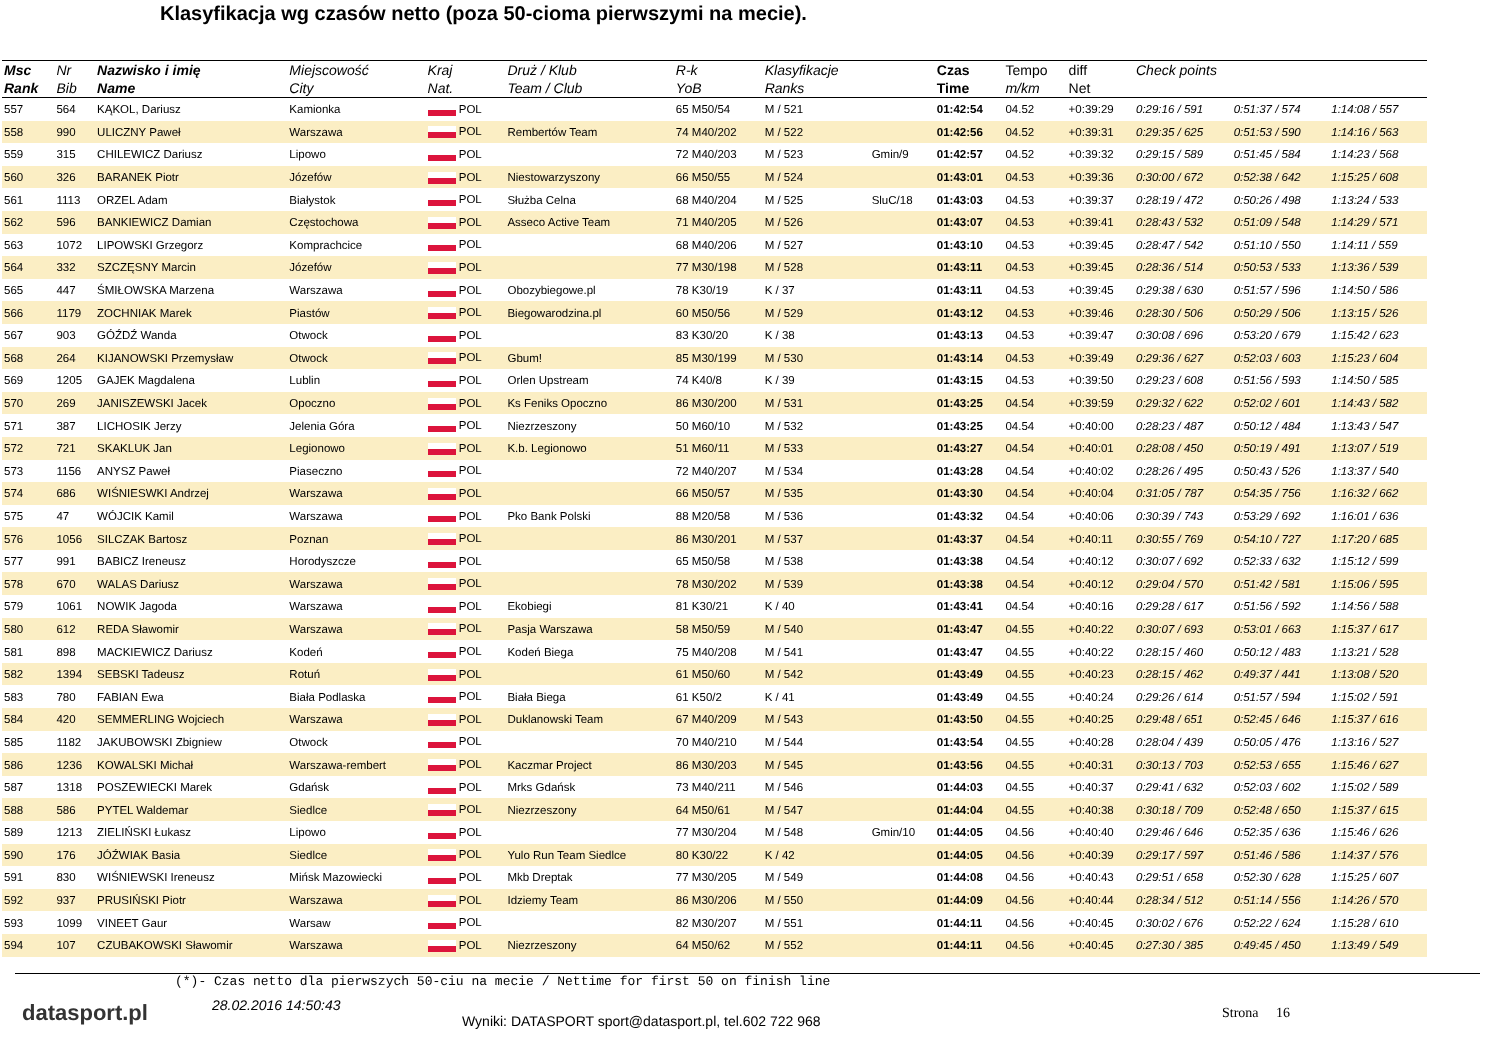Klasyfikacja wg czasów netto (poza 50-cioma pierwszymi na mecie).
| Msc Rank | Nr Bib | Nazwisko i imię Name | Miejscowość City | Kraj Nat. | Druż / Klub Team / Club | R-k YoB | Klasyfikacje Ranks | | Czas Time | Tempo m/km | diff Net | Check points | | |
| --- | --- | --- | --- | --- | --- | --- | --- | --- | --- | --- | --- | --- | --- | --- |
| 557 | 564 | KĄKOL, Dariusz | Kamionka | POL | | 65 M50/54 | M / 521 | | 01:42:54 | 04.52 | +0:39:29 | 0:29:16 / 591 | 0:51:37 / 574 | 1:14:08 / 557 |
| 558 | 990 | ULICZNY Paweł | Warszawa | POL | Rembertów Team | 74 M40/202 | M / 522 | | 01:42:56 | 04.52 | +0:39:31 | 0:29:35 / 625 | 0:51:53 / 590 | 1:14:16 / 563 |
| 559 | 315 | CHILEWICZ Dariusz | Lipowo | POL | | 72 M40/203 | M / 523 | Gmin/9 | 01:42:57 | 04.52 | +0:39:32 | 0:29:15 / 589 | 0:51:45 / 584 | 1:14:23 / 568 |
| 560 | 326 | BARANEK Piotr | Józefów | POL | Niestowarzyszony | 66 M50/55 | M / 524 | | 01:43:01 | 04.53 | +0:39:36 | 0:30:00 / 672 | 0:52:38 / 642 | 1:15:25 / 608 |
| 561 | 1113 | ORZEL Adam | Białystok | POL | Służba Celna | 68 M40/204 | M / 525 | SluC/18 | 01:43:03 | 04.53 | +0:39:37 | 0:28:19 / 472 | 0:50:26 / 498 | 1:13:24 / 533 |
| 562 | 596 | BANKIEWICZ Damian | Częstochowa | POL | Asseco Active Team | 71 M40/205 | M / 526 | | 01:43:07 | 04.53 | +0:39:41 | 0:28:43 / 532 | 0:51:09 / 548 | 1:14:29 / 571 |
| 563 | 1072 | LIPOWSKI Grzegorz | Komprachcice | POL | | 68 M40/206 | M / 527 | | 01:43:10 | 04.53 | +0:39:45 | 0:28:47 / 542 | 0:51:10 / 550 | 1:14:11 / 559 |
| 564 | 332 | SZCZĘSNY Marcin | Józefów | POL | | 77 M30/198 | M / 528 | | 01:43:11 | 04.53 | +0:39:45 | 0:28:36 / 514 | 0:50:53 / 533 | 1:13:36 / 539 |
| 565 | 447 | ŚMIŁOWSKA Marzena | Warszawa | POL | Obozybiegowe.pl | 78 K30/19 | K / 37 | | 01:43:11 | 04.53 | +0:39:45 | 0:29:38 / 630 | 0:51:57 / 596 | 1:14:50 / 586 |
| 566 | 1179 | ZOCHNIAK Marek | Piastów | POL | Biegowarodzina.pl | 60 M50/56 | M / 529 | | 01:43:12 | 04.53 | +0:39:46 | 0:28:30 / 506 | 0:50:29 / 506 | 1:13:15 / 526 |
| 567 | 903 | GÓŹDŹ Wanda | Otwock | POL | | 83 K30/20 | K / 38 | | 01:43:13 | 04.53 | +0:39:47 | 0:30:08 / 696 | 0:53:20 / 679 | 1:15:42 / 623 |
| 568 | 264 | KIJANOWSKI Przemysław | Otwock | POL | Gbum! | 85 M30/199 | M / 530 | | 01:43:14 | 04.53 | +0:39:49 | 0:29:36 / 627 | 0:52:03 / 603 | 1:15:23 / 604 |
| 569 | 1205 | GAJEK Magdalena | Lublin | POL | Orlen Upstream | 74 K40/8 | K / 39 | | 01:43:15 | 04.53 | +0:39:50 | 0:29:23 / 608 | 0:51:56 / 593 | 1:14:50 / 585 |
| 570 | 269 | JANISZEWSKI Jacek | Opoczno | POL | Ks Feniks Opoczno | 86 M30/200 | M / 531 | | 01:43:25 | 04.54 | +0:39:59 | 0:29:32 / 622 | 0:52:02 / 601 | 1:14:43 / 582 |
| 571 | 387 | LICHOSIK Jerzy | Jelenia Góra | POL | Niezrzeszony | 50 M60/10 | M / 532 | | 01:43:25 | 04.54 | +0:40:00 | 0:28:23 / 487 | 0:50:12 / 484 | 1:13:43 / 547 |
| 572 | 721 | SKAKLUK Jan | Legionowo | POL | K.b. Legionowo | 51 M60/11 | M / 533 | | 01:43:27 | 04.54 | +0:40:01 | 0:28:08 / 450 | 0:50:19 / 491 | 1:13:07 / 519 |
| 573 | 1156 | ANYSZ Paweł | Piaseczno | POL | | 72 M40/207 | M / 534 | | 01:43:28 | 04.54 | +0:40:02 | 0:28:26 / 495 | 0:50:43 / 526 | 1:13:37 / 540 |
| 574 | 686 | WIŚNIESWKI Andrzej | Warszawa | POL | | 66 M50/57 | M / 535 | | 01:43:30 | 04.54 | +0:40:04 | 0:31:05 / 787 | 0:54:35 / 756 | 1:16:32 / 662 |
| 575 | 47 | WÓJCIK Kamil | Warszawa | POL | Pko Bank Polski | 88 M20/58 | M / 536 | | 01:43:32 | 04.54 | +0:40:06 | 0:30:39 / 743 | 0:53:29 / 692 | 1:16:01 / 636 |
| 576 | 1056 | SILCZAK Bartosz | Poznan | POL | | 86 M30/201 | M / 537 | | 01:43:37 | 04.54 | +0:40:11 | 0:30:55 / 769 | 0:54:10 / 727 | 1:17:20 / 685 |
| 577 | 991 | BABICZ Ireneusz | Horodyszcze | POL | | 65 M50/58 | M / 538 | | 01:43:38 | 04.54 | +0:40:12 | 0:30:07 / 692 | 0:52:33 / 632 | 1:15:12 / 599 |
| 578 | 670 | WALAS Dariusz | Warszawa | POL | | 78 M30/202 | M / 539 | | 01:43:38 | 04.54 | +0:40:12 | 0:29:04 / 570 | 0:51:42 / 581 | 1:15:06 / 595 |
| 579 | 1061 | NOWIK Jagoda | Warszawa | POL | Ekobiegi | 81 K30/21 | K / 40 | | 01:43:41 | 04.54 | +0:40:16 | 0:29:28 / 617 | 0:51:56 / 592 | 1:14:56 / 588 |
| 580 | 612 | REDA Sławomir | Warszawa | POL | Pasja Warszawa | 58 M50/59 | M / 540 | | 01:43:47 | 04.55 | +0:40:22 | 0:30:07 / 693 | 0:53:01 / 663 | 1:15:37 / 617 |
| 581 | 898 | MACKIEWICZ Dariusz | Kodeń | POL | Kodeń Biega | 75 M40/208 | M / 541 | | 01:43:47 | 04.55 | +0:40:22 | 0:28:15 / 460 | 0:50:12 / 483 | 1:13:21 / 528 |
| 582 | 1394 | SEBSKI Tadeusz | Rotuń | POL | | 61 M50/60 | M / 542 | | 01:43:49 | 04.55 | +0:40:23 | 0:28:15 / 462 | 0:49:37 / 441 | 1:13:08 / 520 |
| 583 | 780 | FABIAN Ewa | Biała Podlaska | POL | Biała Biega | 61 K50/2 | K / 41 | | 01:43:49 | 04.55 | +0:40:24 | 0:29:26 / 614 | 0:51:57 / 594 | 1:15:02 / 591 |
| 584 | 420 | SEMMERLING Wojciech | Warszawa | POL | Duklanowski Team | 67 M40/209 | M / 543 | | 01:43:50 | 04.55 | +0:40:25 | 0:29:48 / 651 | 0:52:45 / 646 | 1:15:37 / 616 |
| 585 | 1182 | JAKUBOWSKI Zbigniew | Otwock | POL | | 70 M40/210 | M / 544 | | 01:43:54 | 04.55 | +0:40:28 | 0:28:04 / 439 | 0:50:05 / 476 | 1:13:16 / 527 |
| 586 | 1236 | KOWALSKI Michał | Warszawa-rembert | POL | Kaczmar Project | 86 M30/203 | M / 545 | | 01:43:56 | 04.55 | +0:40:31 | 0:30:13 / 703 | 0:52:53 / 655 | 1:15:46 / 627 |
| 587 | 1318 | POSZEWIECKI Marek | Gdańsk | POL | Mrks Gdańsk | 73 M40/211 | M / 546 | | 01:44:03 | 04.55 | +0:40:37 | 0:29:41 / 632 | 0:52:03 / 602 | 1:15:02 / 589 |
| 588 | 586 | PYTEL Waldemar | Siedlce | POL | Niezrzeszony | 64 M50/61 | M / 547 | | 01:44:04 | 04.55 | +0:40:38 | 0:30:18 / 709 | 0:52:48 / 650 | 1:15:37 / 615 |
| 589 | 1213 | ZIELIŃSKI Łukasz | Lipowo | POL | | 77 M30/204 | M / 548 | Gmin/10 | 01:44:05 | 04.56 | +0:40:40 | 0:29:46 / 646 | 0:52:35 / 636 | 1:15:46 / 626 |
| 590 | 176 | JÓŹWIAK Basia | Siedlce | POL | Yulo Run Team Siedlce | 80 K30/22 | K / 42 | | 01:44:05 | 04.56 | +0:40:39 | 0:29:17 / 597 | 0:51:46 / 586 | 1:14:37 / 576 |
| 591 | 830 | WIŚNIEWSKI Ireneusz | Mińsk Mazowiecki | POL | Mkb Dreptak | 77 M30/205 | M / 549 | | 01:44:08 | 04.56 | +0:40:43 | 0:29:51 / 658 | 0:52:30 / 628 | 1:15:25 / 607 |
| 592 | 937 | PRUSIŃSKI Piotr | Warszawa | POL | Idziemy Team | 86 M30/206 | M / 550 | | 01:44:09 | 04.56 | +0:40:44 | 0:28:34 / 512 | 0:51:14 / 556 | 1:14:26 / 570 |
| 593 | 1099 | VINEET Gaur | Warsaw | POL | | 82 M30/207 | M / 551 | | 01:44:11 | 04.56 | +0:40:45 | 0:30:02 / 676 | 0:52:22 / 624 | 1:15:28 / 610 |
| 594 | 107 | CZUBAKOWSKI Sławomir | Warszawa | POL | Niezrzeszony | 64 M50/62 | M / 552 | | 01:44:11 | 04.56 | +0:40:45 | 0:27:30 / 385 | 0:49:45 / 450 | 1:13:49 / 549 |
(*)- Czas netto dla pierwszych 50-ciu na mecie / Nettime for first 50 on finish line
datasport.pl
28.02.2016 14:50:43
Wyniki: DATASPORT sport@datasport.pl, tel.602 722 968
Strona 16